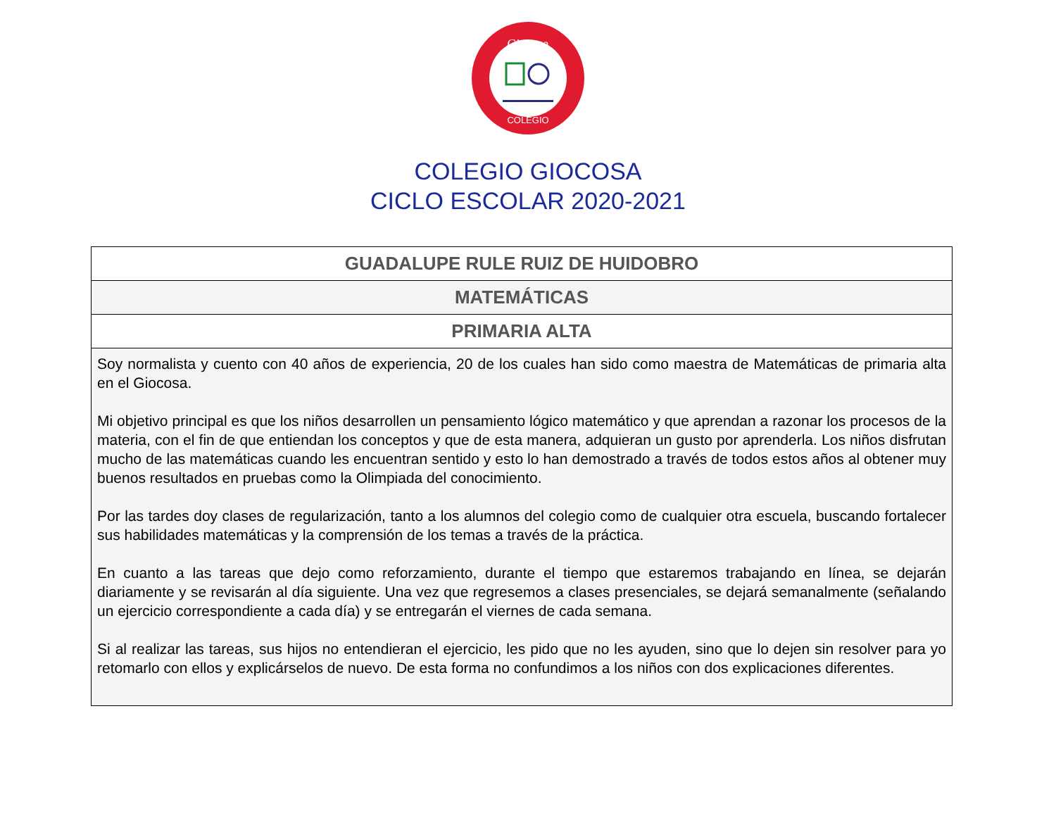Giocosa
COLEGIO
COLEGIO GIOCOSA
CICLO ESCOLAR 2020-2021
| GUADALUPE RULE RUIZ DE HUIDOBRO |
| MATEMÁTICAS |
| PRIMARIA ALTA |
| Soy normalista y cuento con 40 años de experiencia, 20 de los cuales han sido como maestra de Matemáticas de primaria alta en el Giocosa. Mi objetivo principal es que los niños desarrollen un pensamiento lógico matemático y que aprendan a razonar los procesos de la materia, con el fin de que entiendan los conceptos y que de esta manera, adquieran un gusto por aprenderla. Los niños disfrutan mucho de las matemáticas cuando les encuentran sentido y esto lo han demostrado a través de todos estos años al obtener muy buenos resultados en pruebas como la Olimpiada del conocimiento. Por las tardes doy clases de regularización, tanto a los alumnos del colegio como de cualquier otra escuela, buscando fortalecer sus habilidades matemáticas y la comprensión de los temas a través de la práctica. En cuanto a las tareas que dejo como reforzamiento, durante el tiempo que estaremos trabajando en línea, se dejarán diariamente y se revisarán al día siguiente. Una vez que regresemos a clases presenciales, se dejará semanalmente (señalando un ejercicio correspondiente a cada día) y se entregarán el viernes de cada semana. Si al realizar las tareas, sus hijos no entendieran el ejercicio, les pido que no les ayuden, sino que lo dejen sin resolver para yo retomarlo con ellos y explicárselos de nuevo. De esta forma no confundimos a los niños con dos explicaciones diferentes. |